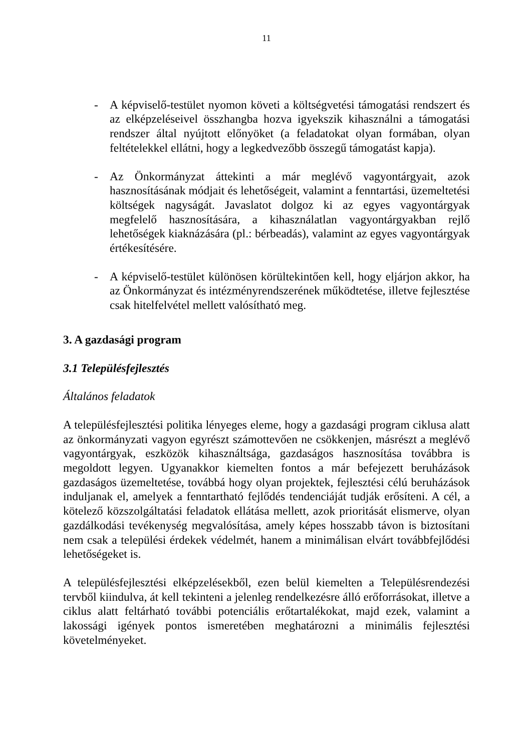11
- A képviselő-testület nyomon követi a költségvetési támogatási rendszert és az elképzeléseivel összhangba hozva igyekszik kihasználni a támogatási rendszer által nyújtott előnyöket (a feladatokat olyan formában, olyan feltételekkel ellátni, hogy a legkedvezőbb összegű támogatást kapja).
- Az Önkormányzat áttekinti a már meglévő vagyontárgyait, azok hasznosításának módjait és lehetőségeit, valamint a fenntartási, üzemeltetési költségek nagyságát. Javaslatot dolgoz ki az egyes vagyontárgyak megfelelő hasznosítására, a kihasználatlan vagyontárgyakban rejlő lehetőségek kiaknázására (pl.: bérbeadás), valamint az egyes vagyontárgyak értékesítésére.
- A képviselő-testület különösen körültekintően kell, hogy eljárjon akkor, ha az Önkormányzat és intézményrendszerének működtetése, illetve fejlesztése csak hitelfelvétel mellett valósítható meg.
3. A gazdasági program
3.1 Településfejlesztés
Általános feladatok
A településfejlesztési politika lényeges eleme, hogy a gazdasági program ciklusa alatt az önkormányzati vagyon egyrészt számottevően ne csökkenjen, másrészt a meglévő vagyontárgyak, eszközök kihasználtsága, gazdaságos hasznosítása továbbra is megoldott legyen. Ugyanakkor kiemelten fontos a már befejezett beruházások gazdaságos üzemeltetése, továbbá hogy olyan projektek, fejlesztési célú beruházások induljanak el, amelyek a fenntartható fejlődés tendenciáját tudják erősíteni. A cél, a kötelező közszolgáltatási feladatok ellátása mellett, azok prioritását elismerve, olyan gazdálkodási tevékenység megvalósítása, amely képes hosszabb távon is biztosítani nem csak a települési érdekek védelmét, hanem a minimálisan elvárt továbbfejlődési lehetőségeket is.
A településfejlesztési elképzelésekből, ezen belül kiemelten a Településrendezési tervből kiindulva, át kell tekinteni a jelenleg rendelkezésre álló erőforrásokat, illetve a ciklus alatt feltárható további potenciális erőtartalékokat, majd ezek, valamint a lakossági igények pontos ismeretében meghatározni a minimális fejlesztési követelményeket.